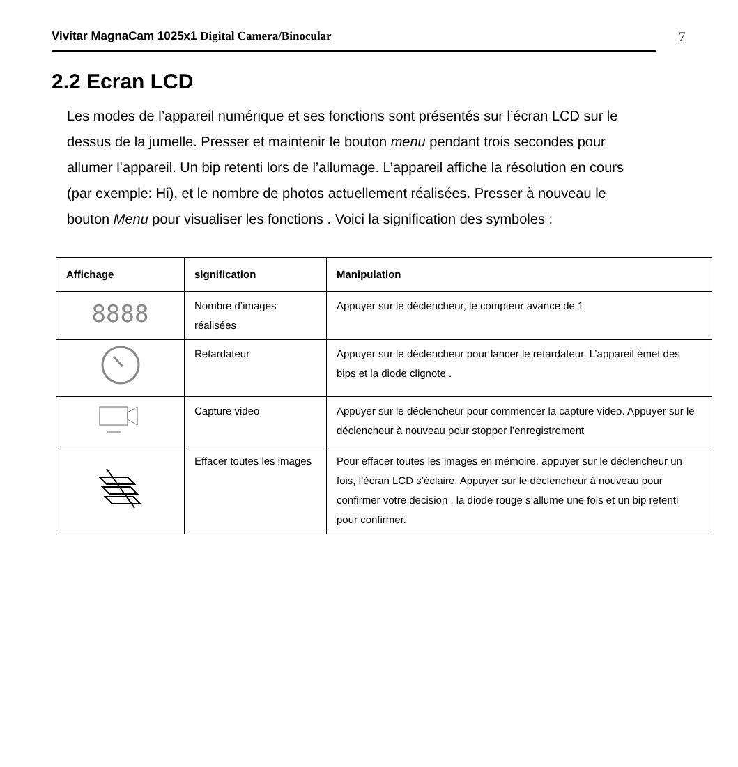Vivitar MagnaCam 1025x1 Digital Camera/Binocular 7
2.2 Ecran LCD
Les modes de l’appareil numérique et ses fonctions sont présentés sur l’écran LCD sur le dessus de la jumelle. Presser et maintenir le bouton menu pendant trois secondes pour allumer l’appareil. Un bip retenti lors de l’allumage. L’appareil affiche la résolution en cours (par exemple: Hi), et le nombre de photos actuellement réalisées. Presser à nouveau le bouton Menu pour visualiser les fonctions . Voici la signification des symboles :
| Affichage | signification | Manipulation |
| --- | --- | --- |
| 8888 | Nombre d’images réalisées | Appuyer sur le déclencheur, le compteur avance de 1 |
| | Retardateur | Appuyer sur le déclencheur pour lancer le retardateur. L’appareil émet des bips et la diode clignote . |
| | Capture video | Appuyer sur le déclencheur pour commencer la capture video. Appuyer sur le déclencheur à nouveau pour stopper l’enregistrement |
| | Effacer toutes les images | Pour effacer toutes les images en mémoire, appuyer sur le déclencheur un fois, l’écran LCD s’éclaire. Appuyer sur le déclencheur à nouveau pour confirmer votre decision , la diode rouge s’allume une fois et un bip retenti pour confirmer. |